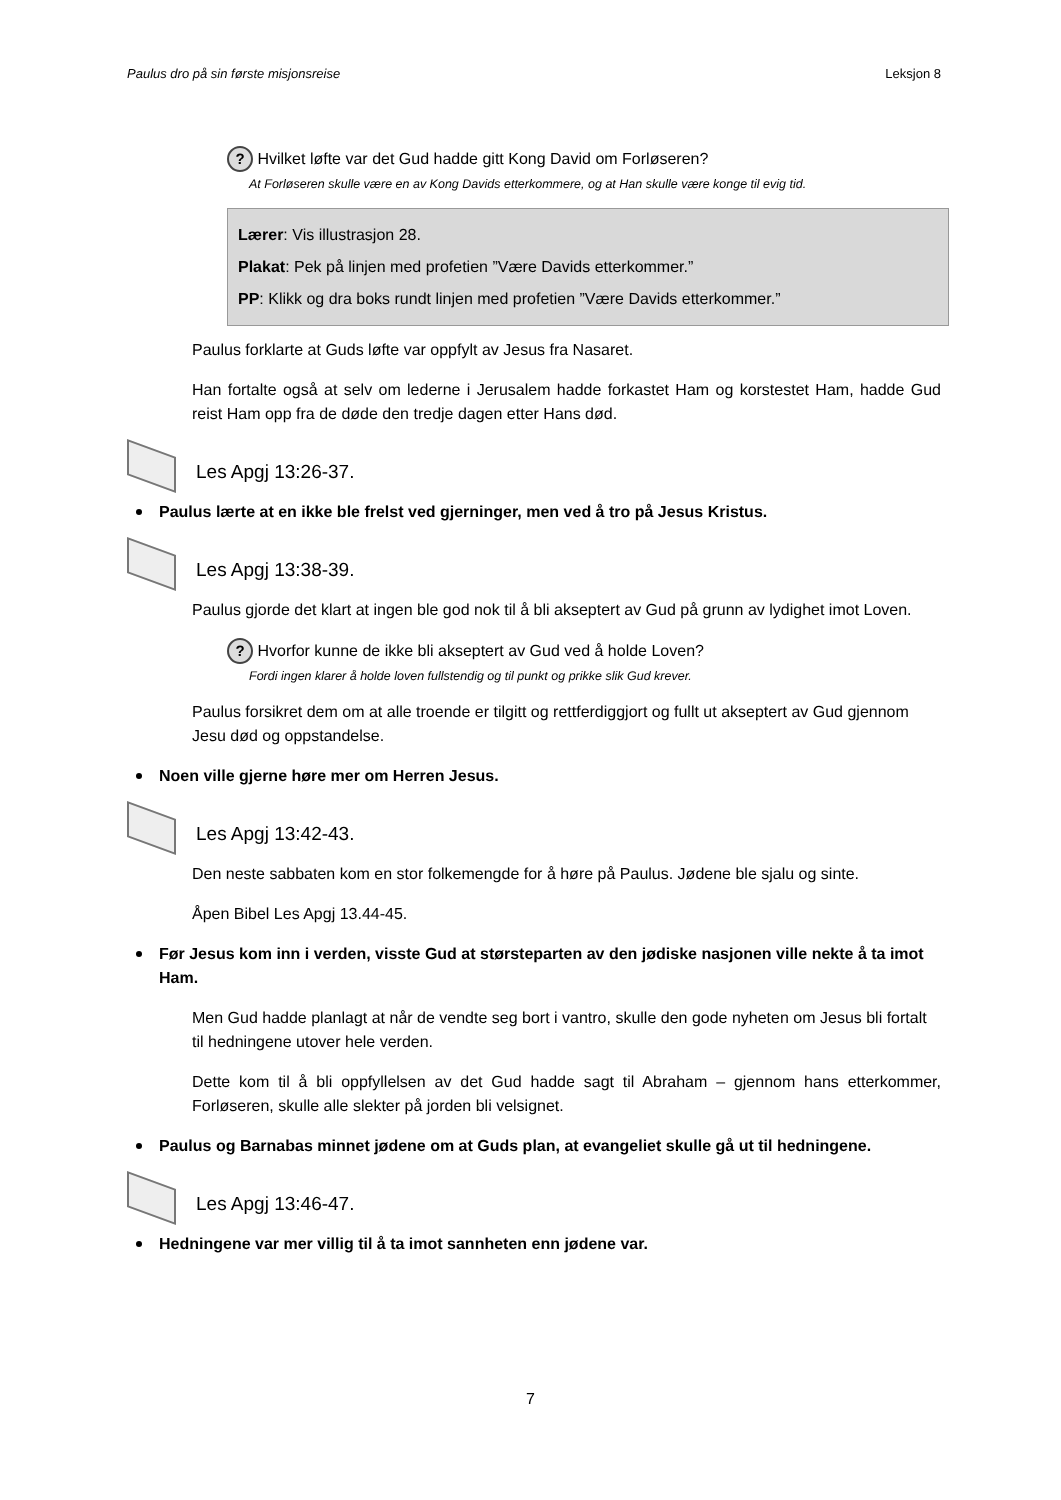Paulus dro på sin første misjonsreise Leksjon 8
? Hvilket løfte var det Gud hadde gitt Kong David om Forløseren?
At Forløseren skulle være en av Kong Davids etterkommere, og at Han skulle være konge til evig tid.
Lærer: Vis illustrasjon 28.
Plakat: Pek på linjen med profetien ”Være Davids etterkommer.”
PP: Klikk og dra boks rundt linjen med profetien ”Være Davids etterkommer.”
Paulus forklarte at Guds løfte var oppfylt av Jesus fra Nasaret.
Han fortalte også at selv om lederne i Jerusalem hadde forkastet Ham og korstestet Ham, hadde Gud reist Ham opp fra de døde den tredje dagen etter Hans død.
Les Apgj 13:26-37.
Paulus lærte at en ikke ble frelst ved gjerninger, men ved å tro på Jesus Kristus.
Les Apgj 13:38-39.
Paulus gjorde det klart at ingen ble god nok til å bli akseptert av Gud på grunn av lydighet imot Loven.
? Hvorfor kunne de ikke bli akseptert av Gud ved å holde Loven?
Fordi ingen klarer å holde loven fullstendig og til punkt og prikke slik Gud krever.
Paulus forsikret dem om at alle troende er tilgitt og rettferdiggjort og fullt ut akseptert av Gud gjennom Jesu død og oppstandelse.
Noen ville gjerne høre mer om Herren Jesus.
Les Apgj 13:42-43.
Den neste sabbaten kom en stor folkemengde for å høre på Paulus. Jødene ble sjalu og sinte.
Åpen Bibel Les Apgj 13.44-45.
Før Jesus kom inn i verden, visste Gud at størsteparten av den jødiske nasjonen ville nekte å ta imot Ham.
Men Gud hadde planlagt at når de vendte seg bort i vantro, skulle den gode nyheten om Jesus bli fortalt til hedningene utover hele verden.
Dette kom til å bli oppfyllelsen av det Gud hadde sagt til Abraham – gjennom hans etterkommer, Forløseren, skulle alle slekter på jorden bli velsignet.
Paulus og Barnabas minnet jødene om at Guds plan, at evangeliet skulle gå ut til hedningene.
Les Apgj 13:46-47.
Hedningene var mer villig til å ta imot sannheten enn jødene var.
7